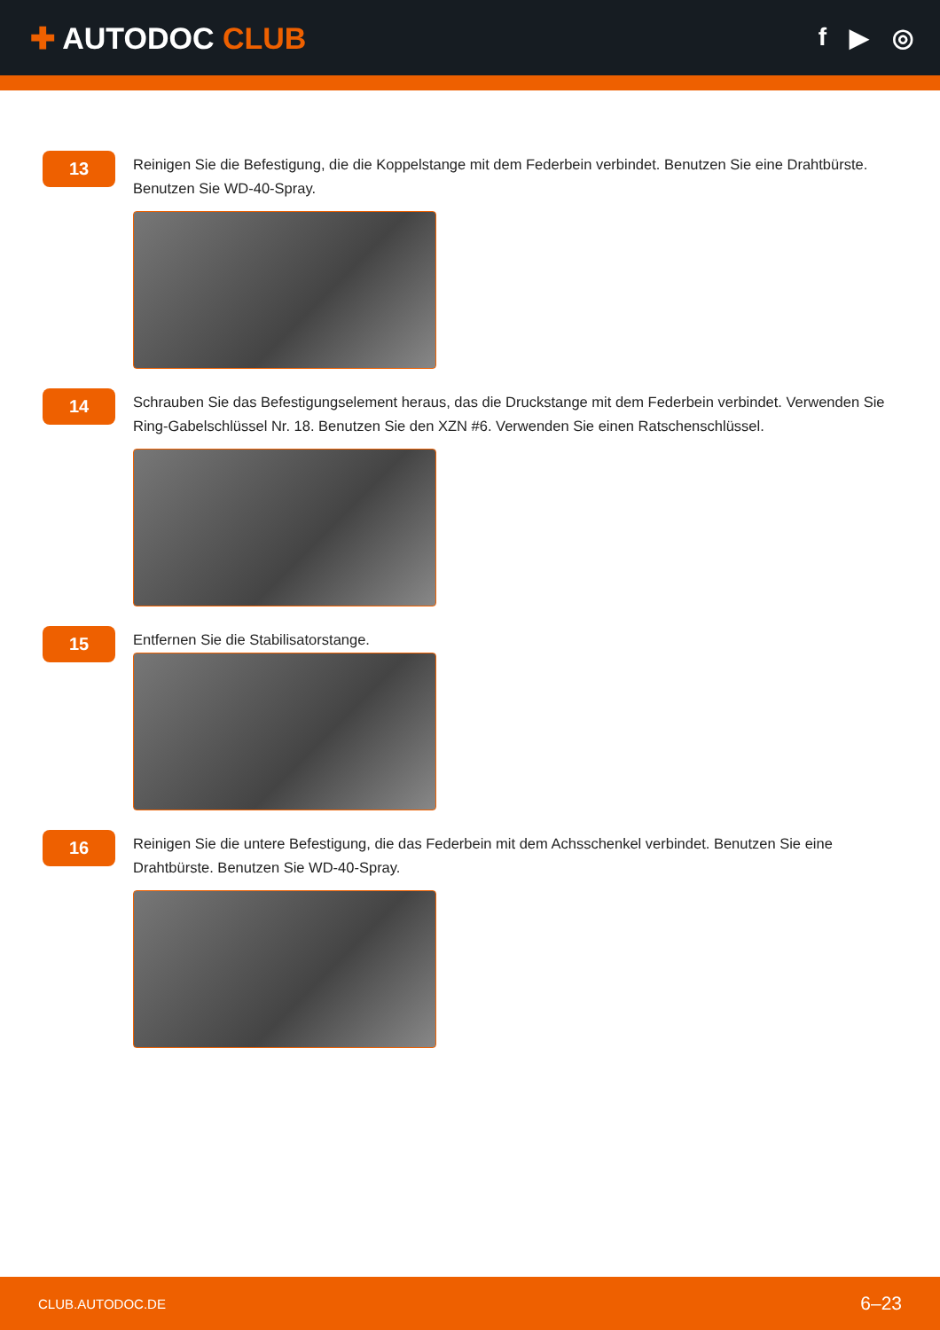✚ AUTODOC CLUB
f ▶ ◎
13
Reinigen Sie die Befestigung, die die Koppelstange mit dem Federbein verbindet. Benutzen Sie eine Drahtbürste. Benutzen Sie WD-40-Spray.
14
Schrauben Sie das Befestigungselement heraus, das die Druckstange mit dem Federbein verbindet. Verwenden Sie Ring-Gabelschlüssel Nr. 18. Benutzen Sie den XZN #6. Verwenden Sie einen Ratschenschlüssel.
15
Entfernen Sie die Stabilisatorstange.
16
Reinigen Sie die untere Befestigung, die das Federbein mit dem Achsschenkel verbindet. Benutzen Sie eine Drahtbürste. Benutzen Sie WD-40-Spray.
CLUB.AUTODOC.DE 6–23